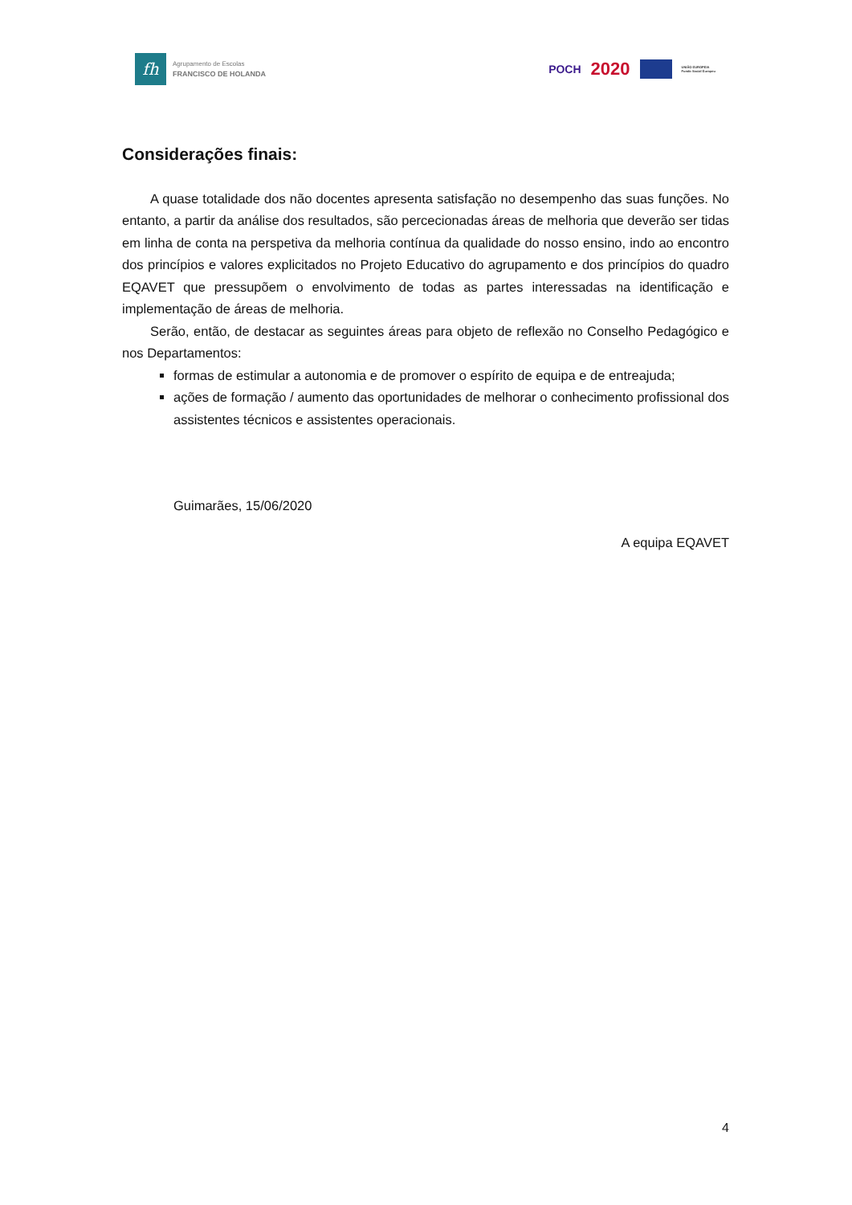fh
Agrupamento de Escolas
FRANCISCO DE HOLANDA
POCH 2020 UNIÃO EUROPEIA
Fundo Social Europeu
Considerações finais:
A quase totalidade dos não docentes apresenta satisfação no desempenho das suas funções. No entanto, a partir da análise dos resultados, são percecionadas áreas de melhoria que deverão ser tidas em linha de conta na perspetiva da melhoria contínua da qualidade do nosso ensino, indo ao encontro dos princípios e valores explicitados no Projeto Educativo do agrupamento e dos princípios do quadro EQAVET que pressupõem o envolvimento de todas as partes interessadas na identificação e implementação de áreas de melhoria.
Serão, então, de destacar as seguintes áreas para objeto de reflexão no Conselho Pedagógico e nos Departamentos:
formas de estimular a autonomia e de promover o espírito de equipa e de entreajuda;
ações de formação / aumento das oportunidades de melhorar o conhecimento profissional dos assistentes técnicos e assistentes operacionais.
Guimarães, 15/06/2020
A equipa EQAVET
4